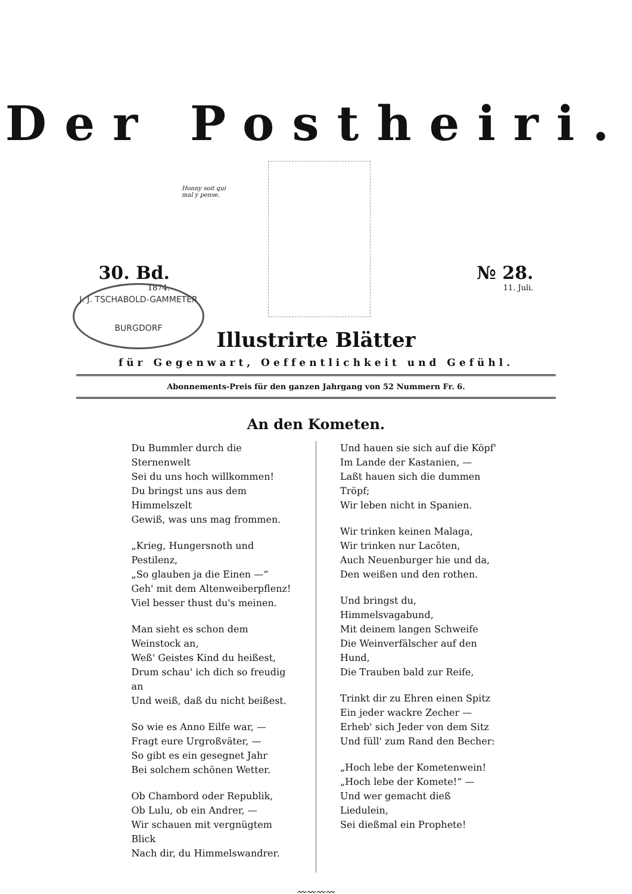Der Postheiri.
Honny soit qui
mal y pense.
30. Bd.
1874.
№ 28.
11. Juli.
J. J. TSCHABOLD-GAMMETER
BURGDORF
Illustrirte Blätter
für Gegenwart, Oeffentlichkeit und Gefühl.
Abonnements-Preis für den ganzen Jahrgang von 52 Nummern Fr. 6.
An den Kometen.
Du Bummler durch die Sternenwelt
Sei du uns hoch willkommen!
Du bringst uns aus dem Himmelszelt
Gewiß, was uns mag frommen.
„Krieg, Hungersnoth und Pestilenz,
„So glauben ja die Einen —“
Geh' mit dem Altenweiberpflenz!
Viel besser thust du's meinen.
Man sieht es schon dem Weinstock an,
Weß' Geistes Kind du heißest,
Drum schau' ich dich so freudig an
Und weiß, daß du nicht beißest.
So wie es Anno Eilfe war, —
Fragt eure Urgroßväter, —
So gibt es ein gesegnet Jahr
Bei solchem schönen Wetter.
Ob Chambord oder Republik,
Ob Lulu, ob ein Andrer, —
Wir schauen mit vergnügtem Blick
Nach dir, du Himmelswandrer.
Und hauen sie sich auf die Köpf'
Im Lande der Kastanien, —
Laßt hauen sich die dummen Tröpf;
Wir leben nicht in Spanien.
Wir trinken keinen Malaga,
Wir trinken nur Lacôten,
Auch Neuenburger hie und da,
Den weißen und den rothen.
Und bringst du, Himmelsvagabund,
Mit deinem langen Schweife
Die Weinverfälscher auf den Hund,
Die Trauben bald zur Reife,
Trinkt dir zu Ehren einen Spitz
Ein jeder wackre Zecher —
Erheb' sich Jeder von dem Sitz
Und füll' zum Rand den Becher:
„Hoch lebe der Kometenwein!
„Hoch lebe der Komete!“ —
Und wer gemacht dieß Liedulein,
Sei dießmal ein Prophete!
〰〰〰〰